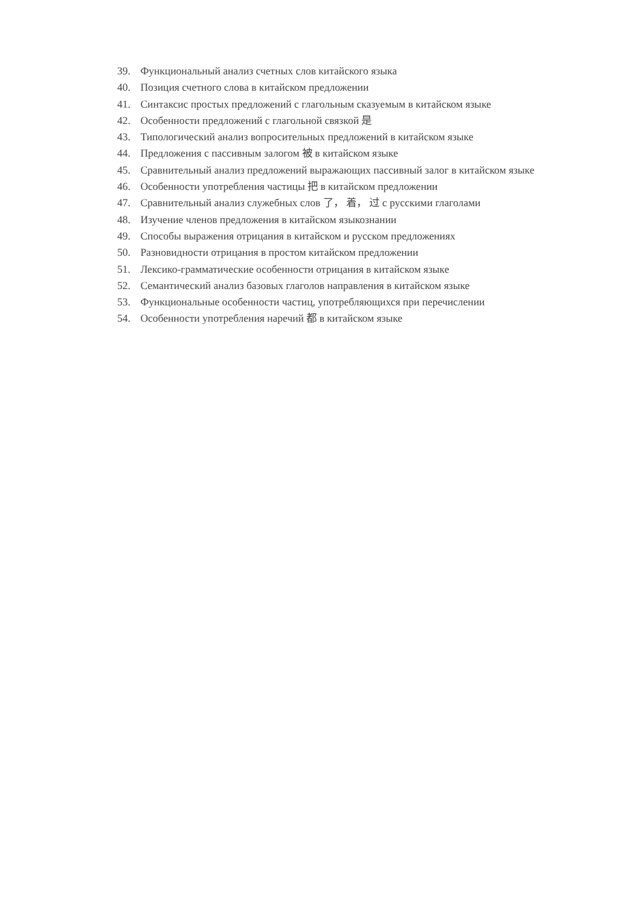39. Функциональный анализ счетных слов китайского языка
40. Позиция счетного слова в китайском предложении
41. Синтаксис простых предложений с глагольным сказуемым в китайском языке
42. Особенности предложений с глагольной связкой 是
43. Типологический анализ вопросительных предложений в китайском языке
44. Предложения с пассивным залогом 被 в китайском языке
45. Сравнительный анализ предложений выражающих пассивный залог в китайском языке
46. Особенности употребления частицы 把 в китайском предложении
47. Сравнительный анализ служебных слов 了， 着， 过 с русскими глаголами
48. Изучение членов предложения в китайском языкознании
49. Способы выражения отрицания в китайском и русском предложениях
50. Разновидности отрицания в простом китайском предложении
51. Лексико-грамматические особенности отрицания в китайском языке
52. Семантический анализ базовых глаголов направления в китайском языке
53. Функциональные особенности частиц, употребляющихся при перечислении
54. Особенности употребления наречий 都 в китайском языке